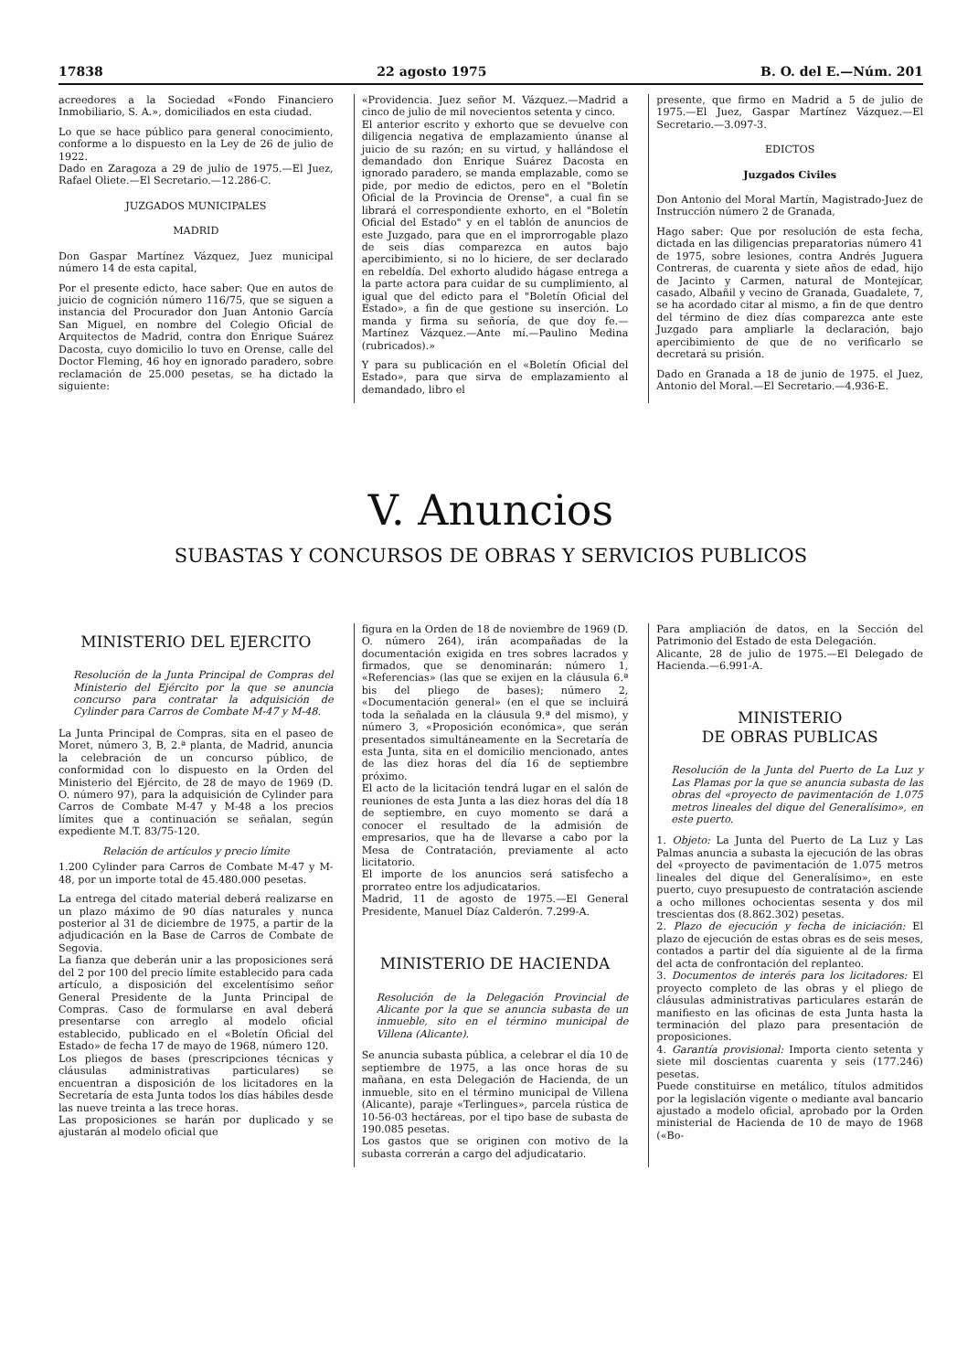17838 22 agosto 1975 B. O. del E.—Núm. 201
acreedores a la Sociedad «Fondo Financiero Inmobiliario, S. A.», domiciliados en esta ciudad.
Lo que se hace público para general conocimiento, conforme a lo dispuesto en la Ley de 26 de julio de 1922.
Dado en Zaragoza a 29 de julio de 1975.—El Juez, Rafael Oliete.—El Secretario.—12.286-C.
JUZGADOS MUNICIPALES
MADRID
Don Gaspar Martínez Vázquez, Juez municipal número 14 de esta capital,
Por el presente edicto, hace saber: Que en autos de juicio de cognición número 116/75, que se siguen a instancia del Procurador don Juan Antonio García San Miguel, en nombre del Colegio Oficial de Arquitectos de Madrid, contra don Enrique Suárez Dacosta, cuyo domicilio lo tuvo en Orense, calle del Doctor Fleming, 46 hoy en ignorado paradero, sobre reclamación de 25.000 pesetas, se ha dictado la siguiente:
«Providencia. Juez señor M. Vázquez.—Madrid a cinco de julio de mil novecientos setenta y cinco.
El anterior escrito y exhorto que se devuelve con diligencia negativa de emplazamiento únanse al juicio de su razón; en su virtud, y hallándose el demandado don Enrique Suárez Dacosta en ignorado paradero, se manda emplazable, como se pide, por medio de edictos, pero en el "Boletín Oficial de la Provincia de Orense", a cual fin se librará el correspondiente exhorto, en el "Boletín Oficial del Estado" y en el tablón de anuncios de este Juzgado, para que en el improrrogable plazo de seis días comparezca en autos bajo apercibimiento, si no lo hiciere, de ser declarado en rebeldía. Del exhorto aludido hágase entrega a la parte actora para cuidar de su cumplimiento, al igual que del edicto para el "Boletín Oficial del Estado», a fin de que gestione su inserción. Lo manda y firma su señoría, de que doy fe.—Martínez Vázquez.—Ante mí.—Paulino Medina (rubricados).»
Y para su publicación en el «Boletín Oficial del Estado», para que sirva de emplazamiento al demandado, libro el
presente, que firmo en Madrid a 5 de julio de 1975.—El Juez, Gaspar Martínez Vázquez.—El Secretario.—3.097-3.
EDICTOS
Juzgados Civiles
Don Antonio del Moral Martín, Magistrado-Juez de Instrucción número 2 de Granada,
Hago saber: Que por resolución de esta fecha, dictada en las diligencias preparatorias número 41 de 1975, sobre lesiones, contra Andrés Juguera Contreras, de cuarenta y siete años de edad, hijo de Jacinto y Carmen, natural de Montejícar, casado, Albañil y vecino de Granada, Guadalete, 7, se ha acordado citar al mismo, a fin de que dentro del término de diez días comparezca ante este Juzgado para ampliarle la declaración, bajo apercibimiento de que de no verificarlo se decretará su prisión.
Dado en Granada a 18 de junio de 1975. el Juez, Antonio del Moral.—El Secretario.—4.936-E.
V. Anuncios
SUBASTAS Y CONCURSOS DE OBRAS Y SERVICIOS PUBLICOS
MINISTERIO DEL EJERCITO
Resolución de la Junta Principal de Compras del Ministerio del Ejército por la que se anuncia concurso para contratar la adquisición de Cylinder para Carros de Combate M-47 y M-48.
La Junta Principal de Compras, sita en el paseo de Moret, número 3, B, 2.ª planta, de Madrid, anuncia la celebración de un concurso público, de conformidad con lo dispuesto en la Orden del Ministerio del Ejército, de 28 de mayo de 1969 (D. O. número 97), para la adquisición de Cylinder para Carros de Combate M-47 y M-48 a los precios límites que a continuación se señalan, según expediente M.T. 83/75-120.
Relación de artículos y precio límite
1.200 Cylinder para Carros de Combate M-47 y M-48, por un importe total de 45.480.000 pesetas.
La entrega del citado material deberá realizarse en un plazo máximo de 90 días naturales y nunca posterior al 31 de diciembre de 1975, a partir de la adjudicación en la Base de Carros de Combate de Segovia.
La fianza que deberán unir a las proposiciones será del 2 por 100 del precio límite establecido para cada artículo, a disposición del excelentísimo señor General Presidente de la Junta Principal de Compras. Caso de formularse en aval deberá presentarse con arreglo al modelo oficial establecido, publicado en el «Boletín Oficial del Estado» de fecha 17 de mayo de 1968, número 120.
Los pliegos de bases (prescripciones técnicas y cláusulas administrativas particulares) se encuentran a disposición de los licitadores en la Secretaría de esta Junta todos los días hábiles desde las nueve treinta a las trece horas.
Las proposiciones se harán por duplicado y se ajustarán al modelo oficial que
figura en la Orden de 18 de noviembre de 1969 (D. O. número 264), irán acompañadas de la documentación exigida en tres sobres lacrados y firmados, que se denominarán: número 1, «Referencias» (las que se exijen en la cláusula 6.ª bis del pliego de bases); número 2, «Documentación general» (en el que se incluirá toda la señalada en la cláusula 9.ª del mismo), y número 3, «Proposición económica», que serán presentados simultáneamente en la Secretaría de esta Junta, sita en el domicilio mencionado, antes de las diez horas del día 16 de septiembre próximo.
El acto de la licitación tendrá lugar en el salón de reuniones de esta Junta a las diez horas del día 18 de septiembre, en cuyo momento se dará a conocer el resultado de la admisión de empresarios, que ha de llevarse a cabo por la Mesa de Contratación, previamente al acto licitatorio.
El importe de los anuncios será satisfecho a prorrateo entre los adjudicatarios.
Madrid, 11 de agosto de 1975.—El General Presidente, Manuel Díaz Calderón. 7.299-A.
MINISTERIO DE HACIENDA
Resolución de la Delegación Provincial de Alicante por la que se anuncia subasta de un inmueble, sito en el término municipal de Villena (Alicante).
Se anuncia subasta pública, a celebrar el día 10 de septiembre de 1975, a las once horas de su mañana, en esta Delegación de Hacienda, de un inmueble, sito en el término municipal de Villena (Alicante), paraje «Terlingues», parcela rústica de 10-56-03 hectáreas, por el tipo base de subasta de 190.085 pesetas.
Los gastos que se originen con motivo de la subasta correrán a cargo del adjudicatario.
Para ampliación de datos, en la Sección del Patrimonio del Estado de esta Delegación.
Alicante, 28 de julio de 1975.—El Delegado de Hacienda.—6.991-A.
MINISTERIO
DE OBRAS PUBLICAS
Resolución de la Junta del Puerto de La Luz y Las Plamas por la que se anuncia subasta de las obras del «proyecto de pavimentación de 1.075 metros lineales del dique del Generalísimo», en este puerto.
1. Objeto: La Junta del Puerto de La Luz y Las Palmas anuncia a subasta la ejecución de las obras del «proyecto de pavimentación de 1.075 metros lineales del dique del Generalísimo», en este puerto, cuyo presupuesto de contratación asciende a ocho millones ochocientas sesenta y dos mil trescientas dos (8.862.302) pesetas.
2. Plazo de ejecución y fecha de iniciación: El plazo de ejecución de estas obras es de seis meses, contados a partir del día siguiente al de la firma del acta de confrontación del replanteo.
3. Documentos de interés para los licitadores: El proyecto completo de las obras y el pliego de cláusulas administrativas particulares estarán de manifiesto en las oficinas de esta Junta hasta la terminación del plazo para presentación de proposiciones.
4. Garantía provisional: Importa ciento setenta y siete mil doscientas cuarenta y seis (177.246) pesetas.
Puede constituirse en metálico, títulos admitidos por la legislación vigente o mediante aval bancario ajustado a modelo oficial, aprobado por la Orden ministerial de Hacienda de 10 de mayo de 1968 («Bo-